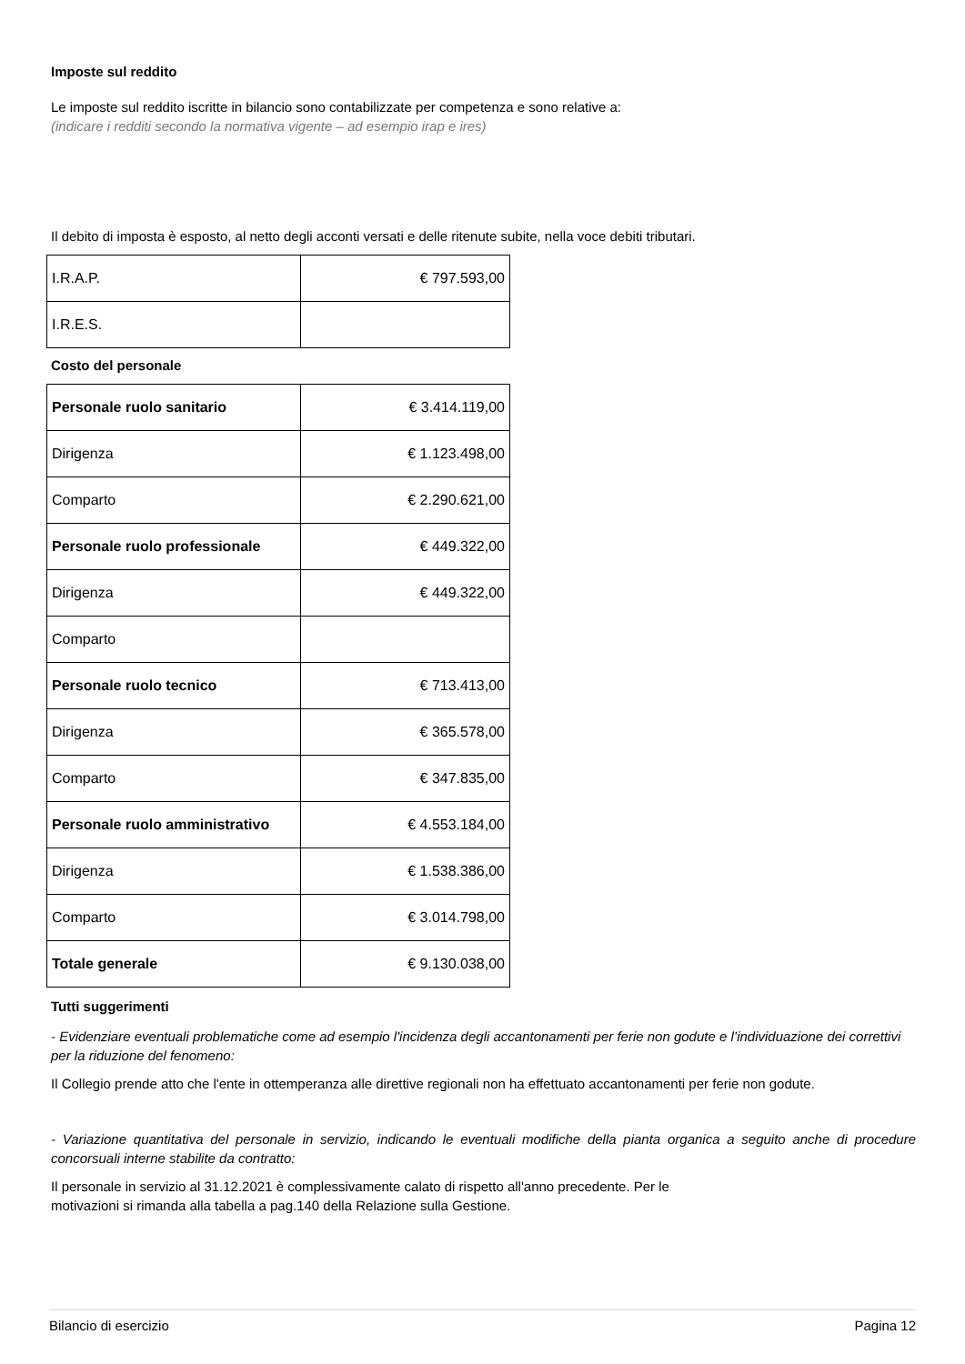Imposte sul reddito
Le imposte sul reddito iscritte in bilancio sono contabilizzate per competenza e sono relative a:
(indicare i redditi secondo la normativa vigente – ad esempio irap e ires)
Il debito di imposta è esposto, al netto degli acconti versati e delle ritenute subite, nella voce debiti tributari.
| I.R.A.P. | € 797.593,00 |
| I.R.E.S. | |
Costo del personale
| Personale ruolo sanitario | € 3.414.119,00 |
| Dirigenza | € 1.123.498,00 |
| Comparto | € 2.290.621,00 |
| Personale ruolo professionale | € 449.322,00 |
| Dirigenza | € 449.322,00 |
| Comparto | |
| Personale ruolo tecnico | € 713.413,00 |
| Dirigenza | € 365.578,00 |
| Comparto | € 347.835,00 |
| Personale ruolo amministrativo | € 4.553.184,00 |
| Dirigenza | € 1.538.386,00 |
| Comparto | € 3.014.798,00 |
| Totale generale | € 9.130.038,00 |
Tutti suggerimenti
- Evidenziare eventuali problematiche come ad esempio l'incidenza degli accantonamenti per ferie non godute e l’individuazione dei correttivi per la riduzione del fenomeno:
Il Collegio prende atto che l'ente in ottemperanza alle direttive regionali non ha effettuato accantonamenti per ferie non godute.
- Variazione quantitativa del personale in servizio, indicando le eventuali modifiche della pianta organica a seguito anche di procedure concorsuali interne stabilite da contratto:
Il personale in servizio al 31.12.2021 è complessivamente calato di rispetto all'anno precedente. Per le
motivazioni si rimanda alla tabella a pag.140 della Relazione sulla Gestione.
Bilancio di esercizio Pagina 12